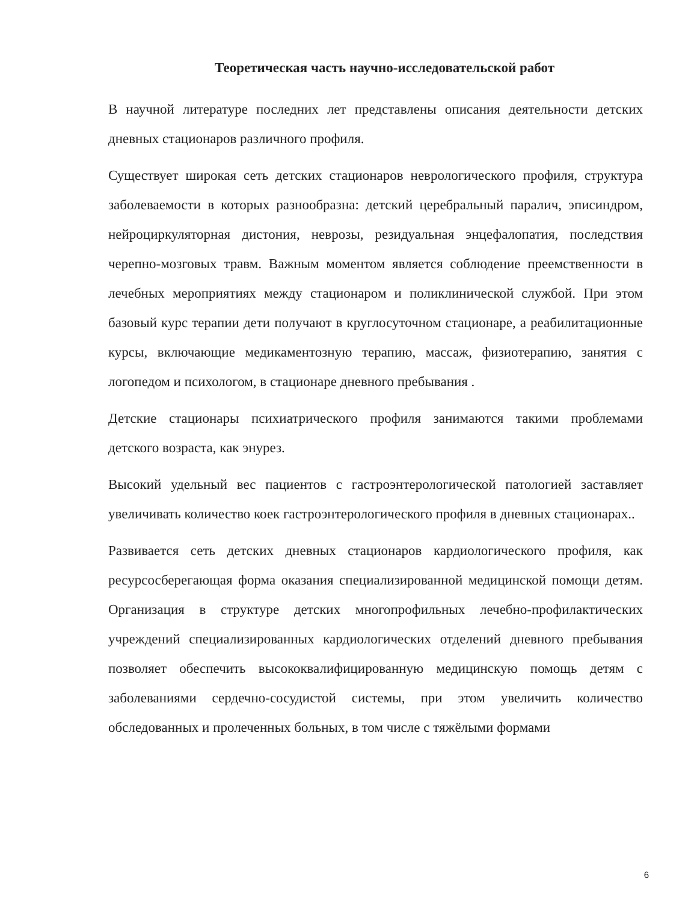Теоретическая часть научно-исследовательской работ
В научной литературе последних лет представлены описания деятельности детских дневных стационаров различного профиля.
Существует широкая сеть детских стационаров неврологического профиля, структура заболеваемости в которых разнообразна: детский церебральный паралич, эписиндром, нейроциркуляторная дистония, неврозы, резидуальная энцефалопатия, последствия черепно-мозговых травм. Важным моментом является соблюдение преемственности в лечебных мероприятиях между стационаром и поликлинической службой. При этом базовый курс терапии дети получают в круглосуточном стационаре, а реабилитационные курсы, включающие медикаментозную терапию, массаж, физиотерапию, занятия с логопедом и психологом, в стационаре дневного пребывания .
Детские стационары психиатрического профиля занимаются такими проблемами детского возраста, как энурез.
Высокий удельный вес пациентов с гастроэнтерологической патологией заставляет увеличивать количество коек гастроэнтерологического профиля в дневных стационарах..
Развивается сеть детских дневных стационаров кардиологического профиля, как ресурсосберегающая форма оказания специализированной медицинской помощи детям. Организация в структуре детских многопрофильных лечебно-профилактических учреждений специализированных кардиологических отделений дневного пребывания позволяет обеспечить высококвалифицированную медицинскую помощь детям с заболеваниями сердечно-сосудистой системы, при этом увеличить количество обследованных и пролеченных больных, в том числе с тяжёлыми формами
6